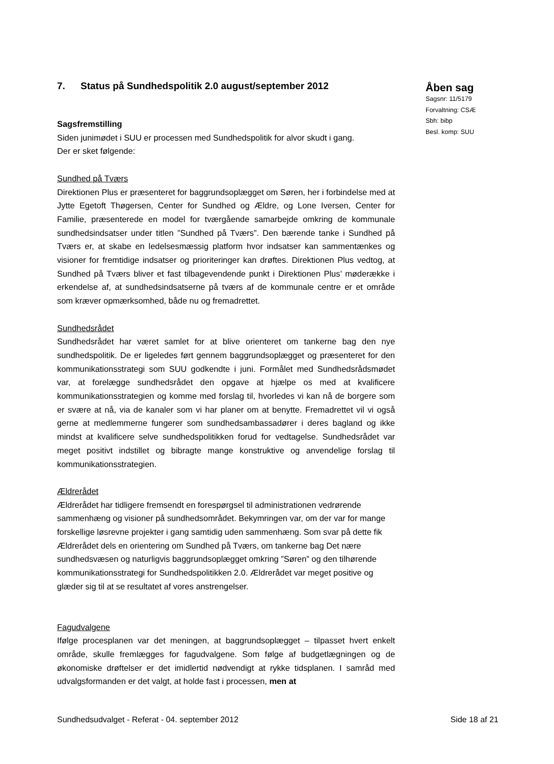7. Status på Sundhedspolitik 2.0 august/september 2012
Sagsfremstilling
Siden junimødet i SUU er processen med Sundhedspolitik for alvor skudt i gang.
Der er sket følgende:
Sundhed på Tværs
Direktionen Plus er præsenteret for baggrundsoplægget om Søren, her i forbindelse med at Jytte Egetoft Thøgersen, Center for Sundhed og Ældre, og Lone Iversen, Center for Familie, præsenterede en model for tværgående samarbejde omkring de kommunale sundhedsindsatser under titlen ”Sundhed på Tværs”. Den bærende tanke i Sundhed på Tværs er, at skabe en ledelsesmæssig platform hvor indsatser kan sammentænkes og visioner for fremtidige indsatser og prioriteringer kan drøftes. Direktionen Plus vedtog, at Sundhed på Tværs bliver et fast tilbagevendende punkt i Direktionen Plus’ møderække i erkendelse af, at sundhedsindsatserne på tværs af de kommunale centre er et område som kræver opmærksomhed, både nu og fremadrettet.
Sundhedsrådet
Sundhedsrådet har været samlet for at blive orienteret om tankerne bag den nye sundhedspolitik. De er ligeledes ført gennem baggrundsoplægget og præsenteret for den kommunikationsstrategi som SUU godkendte i juni. Formålet med Sundhedsrådsmødet var, at forelægge sundhedsrådet den opgave at hjælpe os med at kvalificere kommunikationsstrategien og komme med forslag til, hvorledes vi kan nå de borgere som er svære at nå, via de kanaler som vi har planer om at benytte. Fremadrettet vil vi også gerne at medlemmerne fungerer som sundhedsambassadører i deres bagland og ikke mindst at kvalificere selve sundhedspolitikken forud for vedtagelse. Sundhedsrådet var meget positivt indstillet og bibragte mange konstruktive og anvendelige forslag til kommunikationsstrategien.
Ældrerådet
Ældrerådet har tidligere fremsendt en forespørgsel til administrationen vedrørende sammenhæng og visioner på sundhedsområdet. Bekymringen var, om der var for mange forskellige løsrevne projekter i gang samtidig uden sammenhæng. Som svar på dette fik Ældrerådet dels en orientering om Sundhed på Tværs, om tankerne bag Det nære sundhedsvæsen og naturligvis baggrundsoplægget omkring ”Søren” og den tilhørende kommunikationsstrategi for Sundhedspolitikken 2.0. Ældrerådet var meget positive og glæder sig til at se resultatet af vores anstrengelser.
Fagudvalgene
Ifølge procesplanen var det meningen, at baggrundsoplægget – tilpasset hvert enkelt område, skulle fremlægges for fagudvalgene. Som følge af budgetlægningen og de økonomiske drøftelser er det imidlertid nødvendigt at rykke tidsplanen. I samråd med udvalgsformanden er det valgt, at holde fast i processen, men at
Åben sag
Sagsnr: 11/5179
Forvaltning: CSÆ
Sbh: bibp
Besl. komp: SUU
Sundhedsudvalget - Referat - 04. september 2012 Side 18 af 21